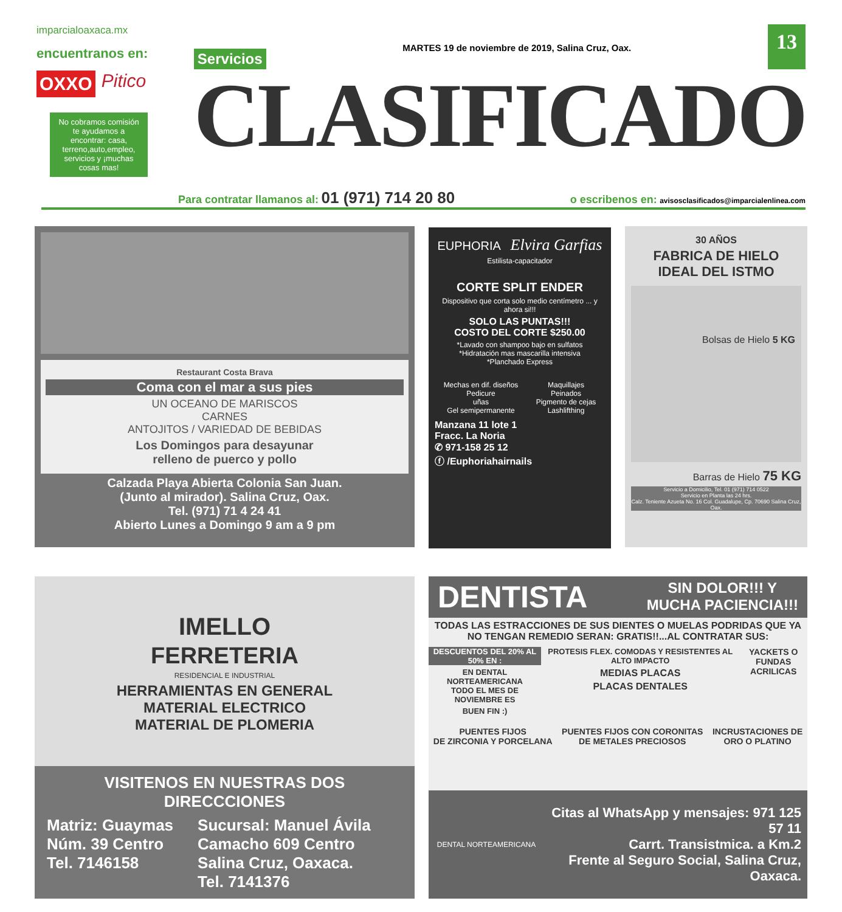imparcialoaxaca.mx
encuentranos en:
OXXO Pitico
No cobramos comisión te ayudamos a encontrar: casa, terreno,auto,empleo, servicios y ¡muchas cosas mas!
Servicios MARTES 19 de noviembre de 2019, Salina Cruz, Oax. 13
CLASIFICADO
Para contratar llamanos al: 01 (971) 714 20 80 o escribenos en: avisosclasificados@imparcialenlinea.com
Restaurant Costa Brava
Coma con el mar a sus pies
UN OCEANO DE MARISCOS
CARNES
ANTOJITOS / VARIEDAD DE BEBIDAS
Los Domingos para desayunar
relleno de puerco y pollo
Calzada Playa Abierta Colonia San Juan.
(Junto al mirador). Salina Cruz, Oax.
Tel. (971) 71 4 24 41
Abierto Lunes a Domingo 9 am a 9 pm
EUPHORIA Elvira Garfias
Estilista-capacitador
CORTE SPLIT ENDER
Dispositivo que corta solo medio centímetro ... y ahora si!!!
SOLO LAS PUNTAS!!!
COSTO DEL CORTE $250.00
*Lavado con shampoo bajo en sulfatos
*Hidratación mas mascarilla intensiva
*Planchado Express
Mechas en dif. diseños
Pedicure
uñas
Gel semipermanente
Maquillajes
Peinados
Pigmento de cejas
Lashlifthing
Manzana 11 lote 1
Fracc. La Noria
✆ 971-158 25 12
ⓕ /Euphoriahairnails
30 AÑOS
FABRICA DE HIELO
IDEAL DEL ISTMO
Bolsas de Hielo 5 KG
Barras de Hielo 75 KG
Servicio a Domicilio, Tel. 01 (971) 714 0522
Servicio en Planta las 24 hrs.
Calz. Teniente Azueta No. 16 Col. Guadalupe, Cp. 70690 Salina Cruz, Oax.
IMELLO
FERRETERIA
RESIDENCIAL E INDUSTRIAL
HERRAMIENTAS EN GENERAL
MATERIAL ELECTRICO
MATERIAL DE PLOMERIA
VISITENOS EN NUESTRAS DOS DIRECCCIONES
Matriz: Guaymas
Núm. 39 Centro
Tel. 7146158
Sucursal: Manuel Ávila
Camacho 609 Centro
Salina Cruz, Oaxaca.
Tel. 7141376
DENTISTA SIN DOLOR!!! Y
MUCHA PACIENCIA!!!
TODAS LAS ESTRACCIONES DE SUS DIENTES O MUELAS PODRIDAS QUE YA NO TENGAN REMEDIO SERAN: GRATIS!!...AL CONTRATAR SUS:
DESCUENTOS DEL 20% AL 50% EN :
EN DENTAL NORTEAMERICANA
TODO EL MES DE NOVIEMBRE ES
BUEN FIN :)
PROTESIS FLEX. COMODAS Y RESISTENTES AL ALTO IMPACTO
MEDIAS PLACAS
PLACAS DENTALES
YACKETS O
FUNDAS ACRILICAS
PUENTES FIJOS
DE ZIRCONIA Y PORCELANA
PUENTES FIJOS CON CORONITAS
DE METALES PRECIOSOS
INCRUSTACIONES DE
ORO O PLATINO
DENTAL NORTEAMERICANA
Citas al WhatsApp y mensajes: 971 125 57 11
Carrt. Transistmica. a Km.2
Frente al Seguro Social, Salina Cruz, Oaxaca.